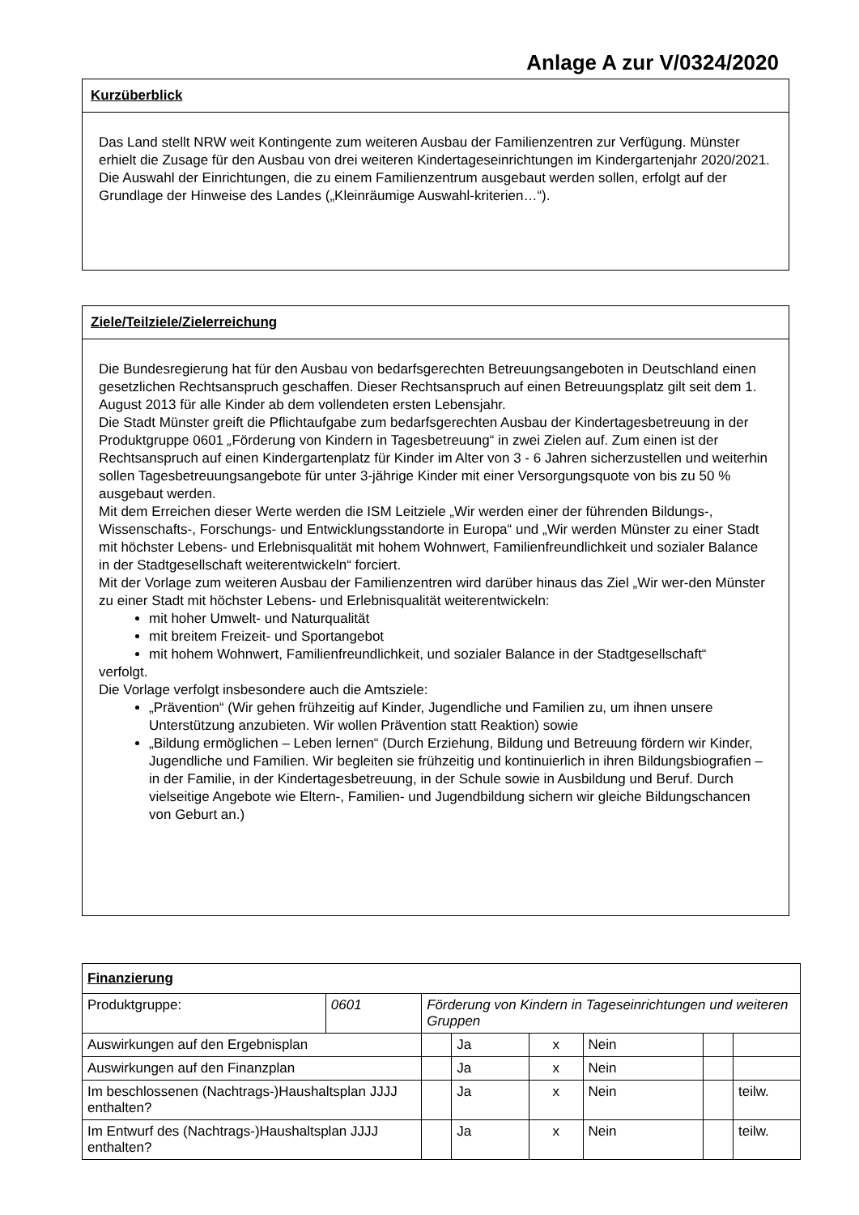Anlage A zur V/0324/2020
Kurzüberblick
Das Land stellt NRW weit Kontingente zum weiteren Ausbau der Familienzentren zur Verfü­gung. Münster erhielt die Zusage für den Ausbau von drei weiteren Kindertageseinrichtungen im Kindergartenjahr 2020/2021. Die Auswahl der Einrichtungen, die zu einem Familienzentrum ausgebaut werden sollen, erfolgt auf der Grundlage der Hinweise des Landes („Kleinräumige Auswahl-kriterien…“).
Ziele/Teilziele/Zielerreichung
Die Bundesregierung hat für den Ausbau von bedarfsgerechten Betreuungsangeboten in Deutschland einen gesetzlichen Rechtsanspruch geschaffen. Dieser Rechtsanspruch auf einen Betreuungsplatz gilt seit dem 1. August 2013 für alle Kinder ab dem vollendeten ersten Lebens­jahr.
Die Stadt Münster greift die Pflichtaufgabe zum bedarfsgerechten Ausbau der Kindertagesbe­treuung in der Produktgruppe 0601 „Förderung von Kindern in Tagesbetreuung“ in zwei Zielen auf. Zum einen ist der Rechtsanspruch auf einen Kindergartenplatz für Kinder im Alter von 3 - 6 Jahren sicherzustellen und weiterhin sollen Tagesbetreuungsangebote für unter 3-jährige Kin­der mit einer Versorgungsquote von bis zu 50 % ausgebaut werden.
Mit dem Erreichen dieser Werte werden die ISM Leitziele „Wir werden einer der führenden Bil­dungs-, Wissenschafts-, Forschungs- und Entwicklungsstandorte in Europa“ und „Wir werden Münster zu einer Stadt mit höchster Lebens- und Erlebnisqualität mit hohem Wohnwert, Famili­enfreundlichkeit und sozialer Balance in der Stadtgesellschaft weiterentwickeln“ forciert.
Mit der Vorlage zum weiteren Ausbau der Familienzentren wird darüber hinaus das Ziel „Wir wer-den Münster zu einer Stadt mit höchster Lebens- und Erlebnisqualität weiterentwickeln:
mit hoher Umwelt- und Naturqualität
mit breitem Freizeit- und Sportangebot
mit hohem Wohnwert, Familienfreundlichkeit, und sozialer Balance in der Stadtgesell­schaft“
verfolgt.
Die Vorlage verfolgt insbesondere auch die Amtsziele:
„Prävention“ (Wir gehen frühzeitig auf Kinder, Jugendliche und Familien zu, um ihnen unsere Unterstützung anzubieten. Wir wollen Prävention statt Reaktion) sowie
„Bildung ermöglichen – Leben lernen“ (Durch Erziehung, Bildung und Betreuung fördern wir Kinder, Jugendliche und Familien. Wir begleiten sie frühzeitig und kontinuierlich in ihren Bildungsbiografien – in der Familie, in der Kindertagesbetreuung, in der Schule sowie in Ausbildung und Beruf. Durch vielseitige Angebote wie Eltern-, Familien- und Jugendbildung sichern wir gleiche Bildungschancen von Geburt an.)
| Finanzierung | | | | | | | | |
| Produktgruppe: | 0601 | Förderung von Kindern in Tageseinrichtungen und weiteren Gruppen | | | | | | |
| Auswirkungen auf den Ergebnisplan | | | | Ja | x | Nein | | |
| Auswirkungen auf den Finanzplan | | | | Ja | x | Nein | | |
| Im beschlossenen (Nachtrags-)Haushaltsplan JJJJ enthalten? | | | | Ja | x | Nein | | teilw. |
| Im Entwurf des (Nachtrags-)Haushaltsplan JJJJ enthalten? | | | | Ja | x | Nein | | teilw. |